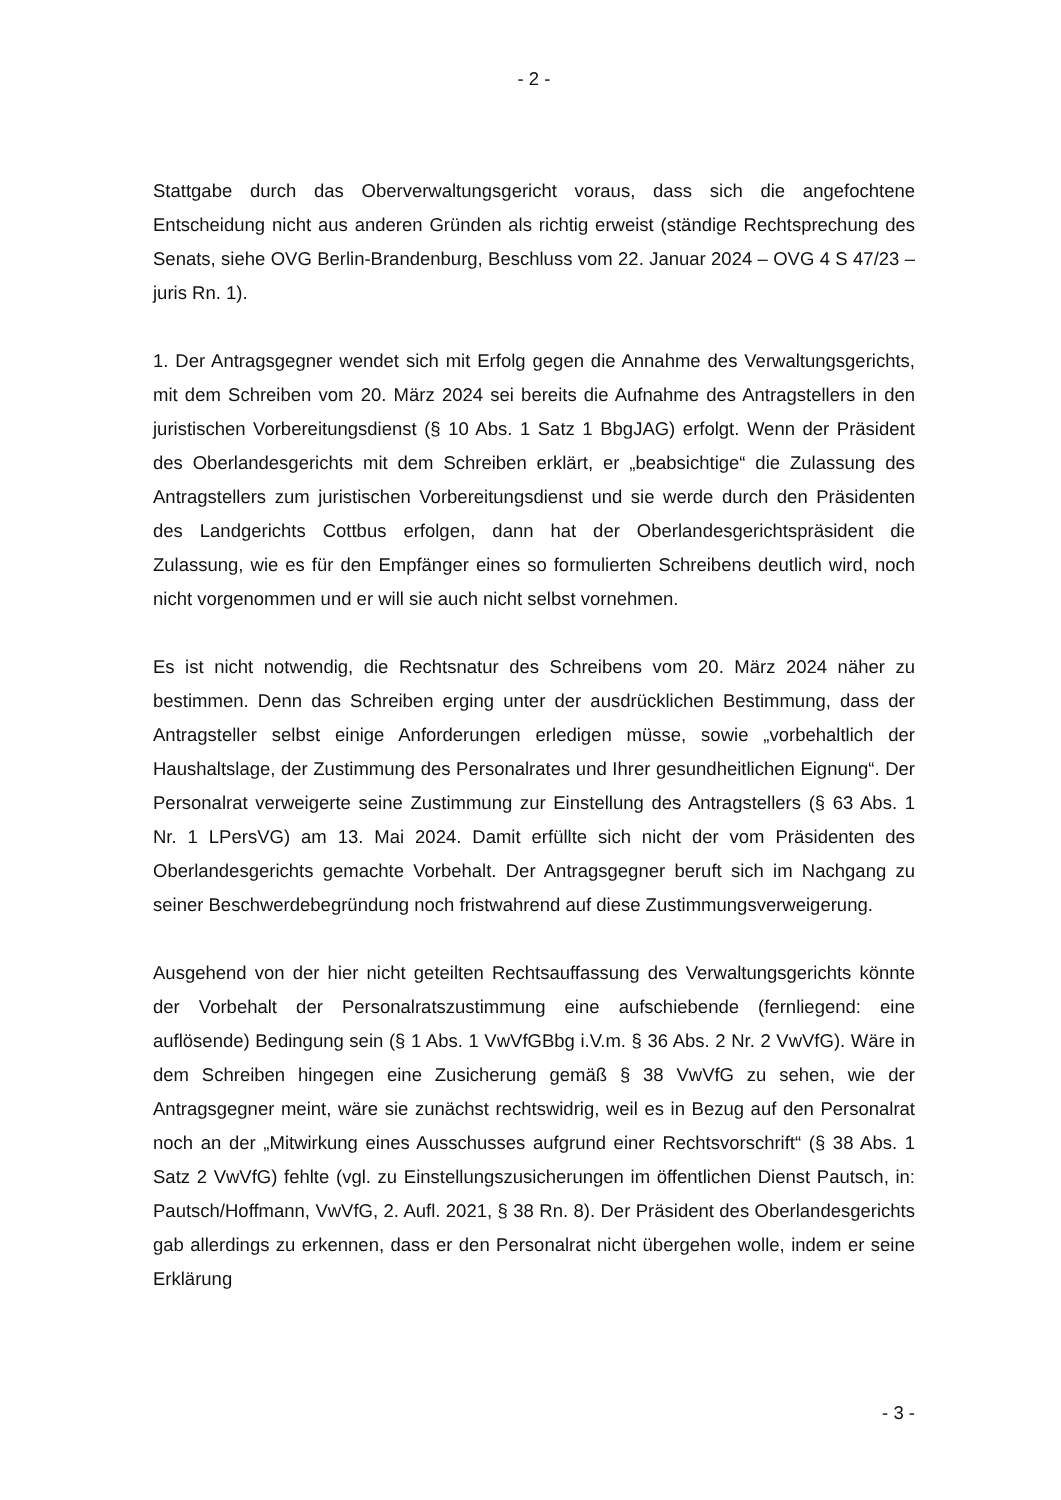- 2 -
Stattgabe durch das Oberverwaltungsgericht voraus, dass sich die angefochtene Entscheidung nicht aus anderen Gründen als richtig erweist (ständige Rechtsprechung des Senats, siehe OVG Berlin-Brandenburg, Beschluss vom 22. Januar 2024 – OVG 4 S 47/23 – juris Rn. 1).
1. Der Antragsgegner wendet sich mit Erfolg gegen die Annahme des Verwaltungsgerichts, mit dem Schreiben vom 20. März 2024 sei bereits die Aufnahme des Antragstellers in den juristischen Vorbereitungsdienst (§ 10 Abs. 1 Satz 1 BbgJAG) erfolgt. Wenn der Präsident des Oberlandesgerichts mit dem Schreiben erklärt, er „beabsichtige“ die Zulassung des Antragstellers zum juristischen Vorbereitungsdienst und sie werde durch den Präsidenten des Landgerichts Cottbus erfolgen, dann hat der Oberlandesgerichtspräsident die Zulassung, wie es für den Empfänger eines so formulierten Schreibens deutlich wird, noch nicht vorgenommen und er will sie auch nicht selbst vornehmen.
Es ist nicht notwendig, die Rechtsnatur des Schreibens vom 20. März 2024 näher zu bestimmen. Denn das Schreiben erging unter der ausdrücklichen Bestimmung, dass der Antragsteller selbst einige Anforderungen erledigen müsse, sowie „vorbehaltlich der Haushaltslage, der Zustimmung des Personalrates und Ihrer gesundheitlichen Eignung“. Der Personalrat verweigerte seine Zustimmung zur Einstellung des Antragstellers (§ 63 Abs. 1 Nr. 1 LPersVG) am 13. Mai 2024. Damit erfüllte sich nicht der vom Präsidenten des Oberlandesgerichts gemachte Vorbehalt. Der Antragsgegner beruft sich im Nachgang zu seiner Beschwerdebegründung noch fristwahrend auf diese Zustimmungsverweigerung.
Ausgehend von der hier nicht geteilten Rechtsauffassung des Verwaltungsgerichts könnte der Vorbehalt der Personalratszustimmung eine aufschiebende (fernliegend: eine auflösende) Bedingung sein (§ 1 Abs. 1 VwVfGBbg i.V.m. § 36 Abs. 2 Nr. 2 VwVfG). Wäre in dem Schreiben hingegen eine Zusicherung gemäß § 38 VwVfG zu sehen, wie der Antragsgegner meint, wäre sie zunächst rechtswidrig, weil es in Bezug auf den Personalrat noch an der „Mitwirkung eines Ausschusses aufgrund einer Rechtsvorschrift“ (§ 38 Abs. 1 Satz 2 VwVfG) fehlte (vgl. zu Einstellungszusicherungen im öffentlichen Dienst Pautsch, in: Pautsch/Hoffmann, VwVfG, 2. Aufl. 2021, § 38 Rn. 8). Der Präsident des Oberlandesgerichts gab allerdings zu erkennen, dass er den Personalrat nicht übergehen wolle, indem er seine Erklärung
- 3 -